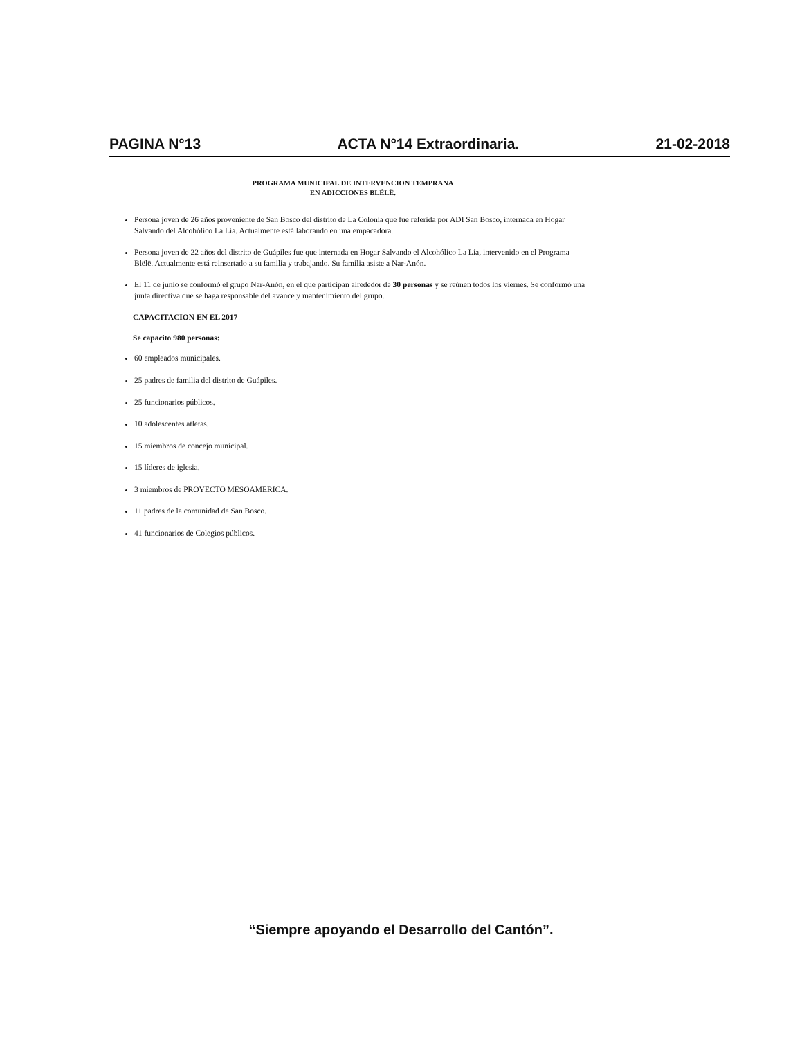PAGINA N°13 ACTA N°14 Extraordinaria. 21-02-2018
PROGRAMA MUNICIPAL DE INTERVENCION TEMPRANA
EN ADICCIONES BLËLË.
Persona joven de 26 años proveniente de San Bosco del distrito de La Colonia que fue referida por ADI San Bosco, internada en Hogar Salvando del Alcohólico La Lía. Actualmente está laborando en una empacadora.
Persona joven de 22 años del distrito de Guápiles fue que internada en Hogar Salvando el Alcohólico La Lía, intervenido en el Programa Blëlë. Actualmente está reinsertado a su familia y trabajando. Su familia asiste a Nar-Anón.
El 11 de junio se conformó el grupo Nar-Anón, en el que participan alrededor de 30 personas y se reúnen todos los viernes. Se conformó una junta directiva que se haga responsable del avance y mantenimiento del grupo.
CAPACITACION EN EL 2017
Se capacito 980 personas:
60 empleados municipales.
25 padres de familia del distrito de Guápiles.
25 funcionarios públicos.
10 adolescentes atletas.
15 miembros de concejo municipal.
15 líderes de iglesia.
3 miembros de PROYECTO MESOAMERICA.
11 padres de la comunidad de San Bosco.
41 funcionarios de Colegios públicos.
“Siempre apoyando el Desarrollo del Cantón”.